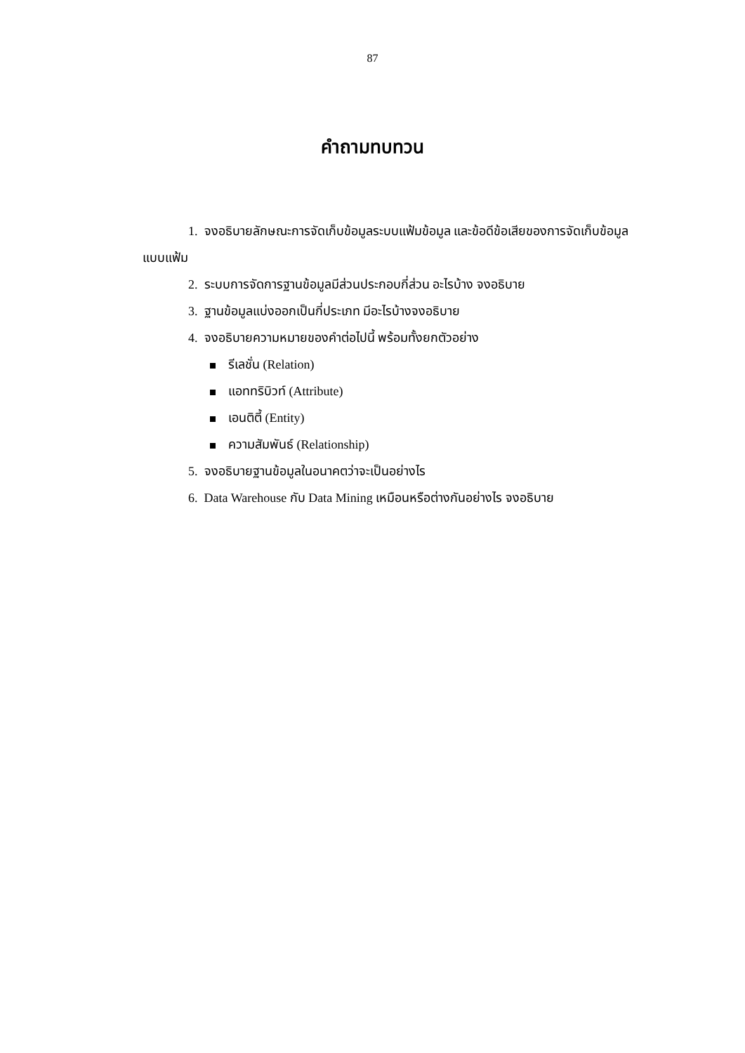87
คำถามทบทวน
1. จงอธิบายลักษณะการจัดเก็บข้อมูลระบบแฟ้มข้อมูล และข้อดีข้อเสียของการจัดเก็บข้อมูลแบบแฟ้ม
2. ระบบการจัดการฐานข้อมูลมีส่วนประกอบกี่ส่วน อะไรบ้าง จงอธิบาย
3. ฐานข้อมูลแบ่งออกเป็นกี่ประเภท มีอะไรบ้างจงอธิบาย
4. จงอธิบายความหมายของคำต่อไปนี้ พร้อมทั้งยกตัวอย่าง
รีเลชั่น (Relation)
แอททริบิวท์ (Attribute)
เอนติตี้ (Entity)
ความสัมพันธ์ (Relationship)
5. จงอธิบายฐานข้อมูลในอนาคตว่าจะเป็นอย่างไร
6. Data Warehouse กับ Data Mining เหมือนหรือต่างกันอย่างไร จงอธิบาย